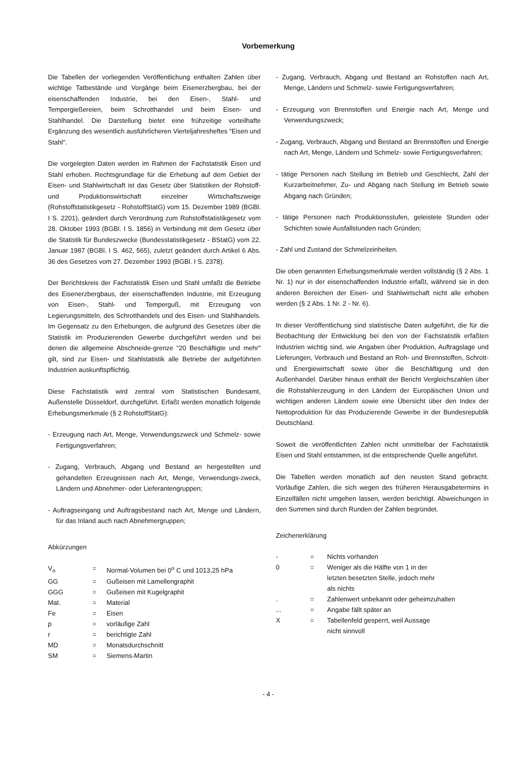Vorbemerkung
Die Tabellen der vorliegenden Veröffentlichung enthalten Zahlen über wichtige Tatbestände und Vorgänge beim Eisenerzbergbau, bei der eisenschaffenden Industrie, bei den Eisen-, Stahl- und Tempergießereien, beim Schrotthandel und beim Eisen- und Stahlhandel. Die Darstellung bietet eine frühzeitige vorteilhafte Ergänzung des wesentlich ausführlicheren Vierteljahresheftes "Eisen und Stahl".
Die vorgelegten Daten werden im Rahmen der Fachstatistik Eisen und Stahl erhoben. Rechtsgrundlage für die Erhebung auf dem Gebiet der Eisen- und Stahlwirtschaft ist das Gesetz über Statistiken der Rohstoff- und Produktionswirtschaft einzelner Wirtschaftszweige (Rohstoffstatistikgesetz - RohstoffStatG) vom 15. Dezember 1989 (BGBl. I S. 2201), geändert durch Verordnung zum Rohstoffstatistikgesetz vom 28. Oktober 1993 (BGBl. I S. 1856) in Verbindung mit dem Gesetz über die Statistik für Bundeszwecke (Bundesstatistikgesetz - BStatG) vom 22. Januar 1987 (BGBl. I S. 462, 565), zuletzt geändert durch Artikel 6 Abs. 36 des Gesetzes vom 27. Dezember 1993 (BGBl. I S. 2378).
Der Berichtskreis der Fachstatistik Eisen und Stahl umfaßt die Betriebe des Eisenerzbergbaus, der eisenschaffenden Industrie, mit Erzeugung von Eisen-, Stahl- und Temperguß, mit Erzeugung von Legierungsmitteln, des Schrotthandels und des Eisen- und Stahlhandels. Im Gegensatz zu den Erhebungen, die aufgrund des Gesetzes über die Statistik im Produzierenden Gewerbe durchgeführt werden und bei denen die allgemeine Abschneide-grenze "20 Beschäftigte und mehr" gilt, sind zur Eisen- und Stahlstatistik alle Betriebe der aufgeführten Industrien auskunftspflichtig.
Diese Fachstatistik wird zentral vom Statistischen Bundesamt, Außenstelle Düsseldorf, durchgeführt. Erfaßt werden monatlich folgende Erhebungsmerkmale (§ 2 RohstoffStatG):
- Erzeugung nach Art, Menge, Verwendungszweck und Schmelz- sowie Fertigungsverfahren;
- Zugang, Verbrauch, Abgang und Bestand an hergestellten und gehandelten Erzeugnissen nach Art, Menge, Verwendungs-zweck, Ländern und Abnehmer- oder Lieferantengruppen;
- Auftragseingang und Auftragsbestand nach Art, Menge und Ländern, für das Inland auch nach Abnehmergruppen;
Abkürzungen
| V<sub>n</sub> | = | Normal-Volumen bei 0<sup>o</sup> C und 1013,25 hPa |
| GG | = | Gußeisen mit Lamellengraphit |
| GGG | = | Gußeisen mit Kugelgraphit |
| Mat. | = | Material |
| Fe | = | Eisen |
| p | = | vorläufige Zahl |
| r | = | berichtigte Zahl |
| MD | = | Monatsdurchschnitt |
| SM | = | Siemens-Martin |
- Zugang, Verbrauch, Abgang und Bestand an Rohstoffen nach Art, Menge, Ländern und Schmelz- sowie Fertigungsverfahren;
- Erzeugung von Brennstoffen und Energie nach Art, Menge und Verwendungszweck;
- Zugang, Verbrauch, Abgang und Bestand an Brennstoffen und Energie nach Art, Menge, Ländern und Schmelz- sowie Fertigungsverfahren;
- tätige Personen nach Stellung im Betrieb und Geschlecht, Zahl der Kurzarbeitnehmer, Zu- und Abgang nach Stellung im Betrieb sowie Abgang nach Gründen;
- tätige Personen nach Produktionsstufen, geleistete Stunden oder Schichten sowie Ausfallstunden nach Gründen;
- Zahl und Zustand der Schmelzeinheiten.
Die oben genannten Erhebungsmerkmale werden vollständig (§ 2 Abs. 1 Nr. 1) nur in der eisenschaffenden Industrie erfaßt, während sie in den anderen Bereichen der Eisen- und Stahlwirtschaft nicht alle erhoben werden (§ 2 Abs. 1 Nr. 2 - Nr. 6).
In dieser Veröffentlichung sind statistische Daten aufgeführt, die für die Beobachtung der Entwicklung bei den von der Fachstatistik erfaßten Industrien wichtig sind, wie Angaben über Produktion, Auftragslage und Lieferungen, Verbrauch und Bestand an Roh- und Brennstoffen, Schrott- und Energiewirtschaft sowie über die Beschäftigung und den Außenhandel. Darüber hinaus enthält der Bericht Vergleichszahlen über die Rohstahlerzeugung in den Ländern der Europäischen Union und wichtigen anderen Ländern sowie eine Übersicht über den Index der Nettoproduktion für das Produzierende Gewerbe in der Bundesrepublik Deutschland.
Soweit die veröffentlichten Zahlen nicht unmittelbar der Fachstatistik Eisen und Stahl entstammen, ist die entsprechende Quelle angeführt.
Die Tabellen werden monatlich auf den neusten Stand gebracht. Vorläufige Zahlen, die sich wegen des früheren Herausgabetermins in Einzelfällen nicht umgehen lassen, werden berichtigt. Abweichungen in den Summen sind durch Runden der Zahlen begründet.
Zeichenerklärung
| - | = | Nichts vorhanden |
| 0 | = | Weniger als die Hälfte von 1 in der letzten besetzten Stelle, jedoch mehr als nichts |
| . | = | Zahlenwert unbekannt oder geheimzuhalten |
| ... | = | Angabe fällt später an |
| X | = | Tabellenfeld gesperrt, weil Aussage nicht sinnvoll |
- 4 -